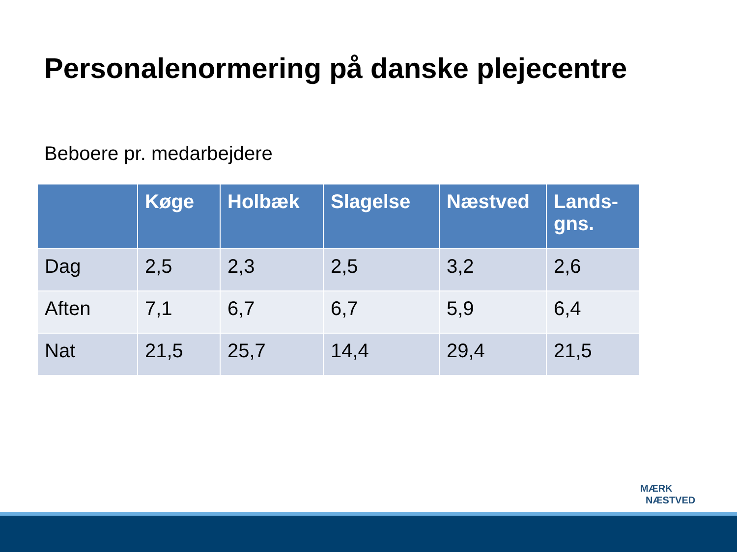Personalenormering på danske plejecentre
Beboere pr. medarbejdere
| | Køge | Holbæk | Slagelse | Næstved | Lands- gns. |
| --- | --- | --- | --- | --- | --- |
| Dag | 2,5 | 2,3 | 2,5 | 3,2 | 2,6 |
| Aften | 7,1 | 6,7 | 6,7 | 5,9 | 6,4 |
| Nat | 21,5 | 25,7 | 14,4 | 29,4 | 21,5 |
MÆRK
NÆSTVED